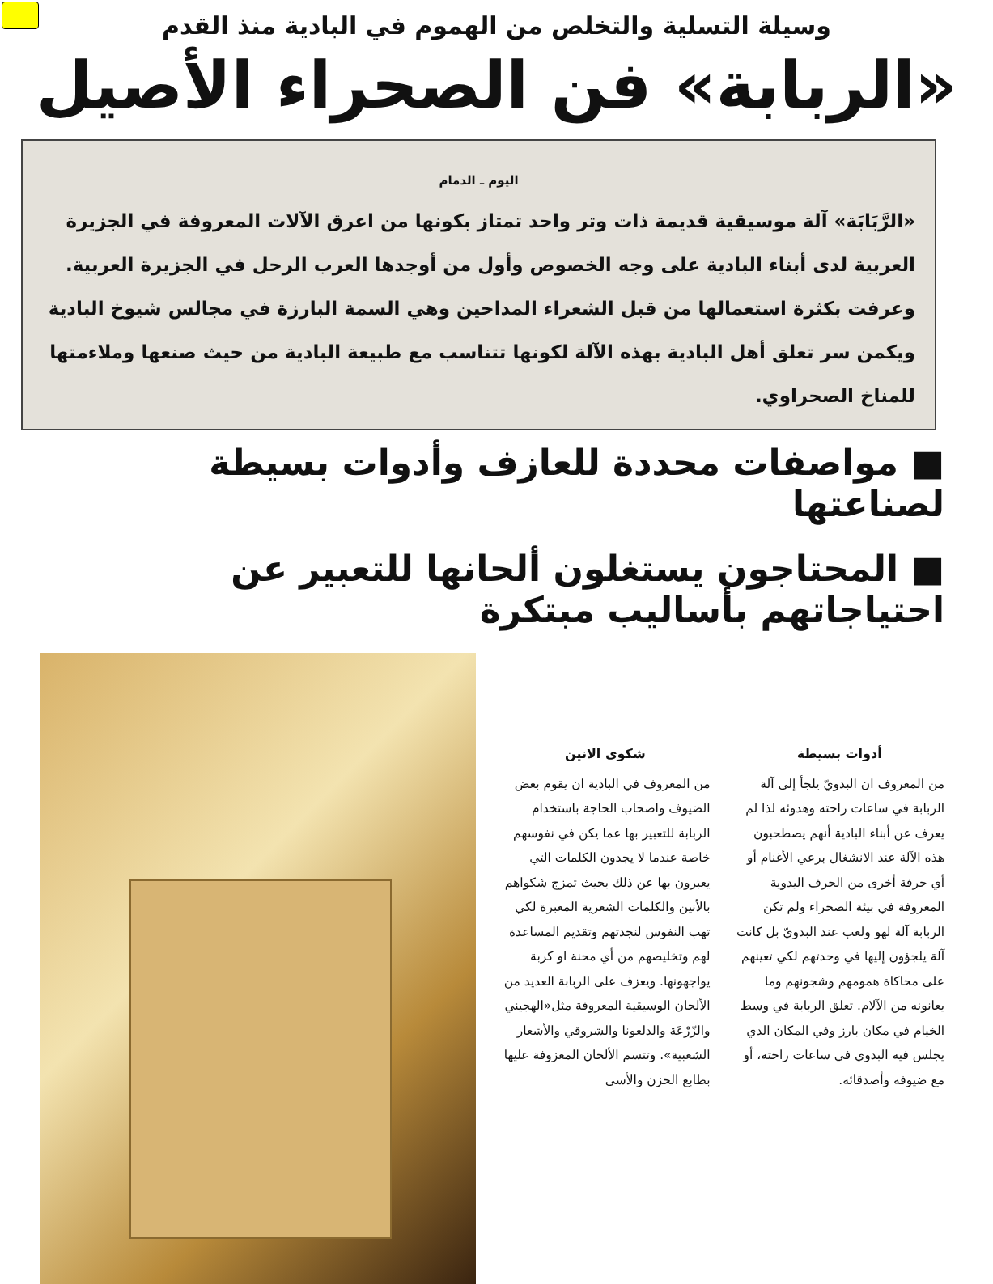وسيلة التسلية والتخلص من الهموم في البادية منذ القدم
«الربابة» فن الصحراء الأصيل
اليوم ـ الدمام
«الرَّبَابَة» آلة موسيقية قديمة ذات وتر واحد تمتاز بكونها من اعرق الآلات المعروفة في الجزيرة العربية لدى أبناء البادية على وجه الخصوص وأول من أوجدها العرب الرحل في الجزيرة العربية. وعرفت بكثرة استعمالها من قبل الشعراء المداحين وهي السمة البارزة في مجالس شيوخ البادية ويكمن سر تعلق أهل البادية بهذه الآلة لكونها تتناسب مع طبيعة البادية من حيث صنعها وملاءمتها للمناخ الصحراوي.
■ مواصفات محددة للعازف وأدوات بسيطة لصناعتها
■ المحتاجون يستغلون ألحانها للتعبير عن احتياجاتهم بأساليب مبتكرة
أدوات بسيطة
من المعروف ان البدويّ يلجأ إلى آلة الربابة في ساعات راحته وهدوئه لذا لم يعرف عن أبناء البادية أنهم يصطحبون هذه الآلة عند الانشغال برعي الأغنام أو أي حرفة أخرى من الحرف اليدوية المعروفة في بيئة الصحراء ولم تكن الربابة آلة لهو ولعب عند البدويّ بل كانت آلة يلجؤون إليها في وحدتهم لكي تعينهم على محاكاة همومهم وشجونهم وما يعانونه من الآلام. تعلق الربابة في وسط الخيام في مكان بارز وفي المكان الذي يجلس فيه البدوي في ساعات راحته، أو مع ضيوفه وأصدقائه.
شكوى الانين
من المعروف في البادية ان يقوم بعض الضيوف واصحاب الحاجة باستخدام الربابة للتعبير بها عما يكن في نفوسهم خاصة عندما لا يجدون الكلمات التي يعبرون بها عن ذلك بحيث تمزج شكواهم بالأنين والكلمات الشعرية المعبرة لكي تهب النفوس لنجدتهم وتقديم المساعدة لهم وتخليصهم من أي محنة او كربة يواجهونها. ويعزف على الربابة العديد من الألحان الوسيقية المعروفة مثل«الهجيني والزّرْعَة والدلعونا والشروقي والأشعار الشعبية». وتتسم الألحان المعزوفة عليها بطابع الحزن والأسى